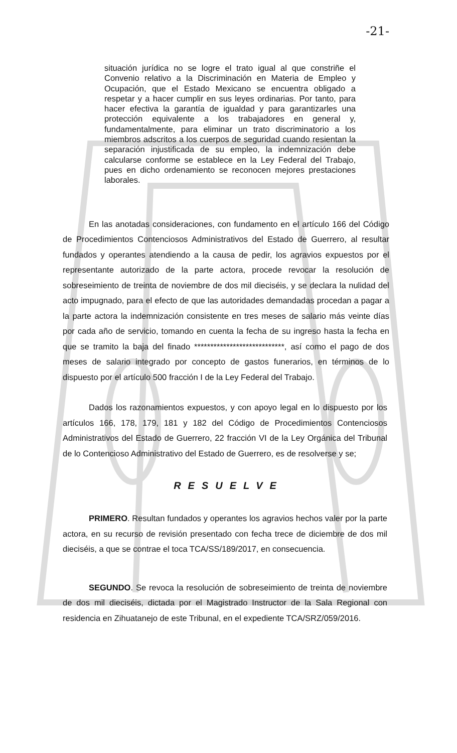-21-
situación jurídica no se logre el trato igual al que constriñe el Convenio relativo a la Discriminación en Materia de Empleo y Ocupación, que el Estado Mexicano se encuentra obligado a respetar y a hacer cumplir en sus leyes ordinarias. Por tanto, para hacer efectiva la garantía de igualdad y para garantizarles una protección equivalente a los trabajadores en general y, fundamentalmente, para eliminar un trato discriminatorio a los miembros adscritos a los cuerpos de seguridad cuando resientan la separación injustificada de su empleo, la indemnización debe calcularse conforme se establece en la Ley Federal del Trabajo, pues en dicho ordenamiento se reconocen mejores prestaciones laborales.
En las anotadas consideraciones, con fundamento en el artículo 166 del Código de Procedimientos Contenciosos Administrativos del Estado de Guerrero, al resultar fundados y operantes atendiendo a la causa de pedir, los agravios expuestos por el representante autorizado de la parte actora, procede revocar la resolución de sobreseimiento de treinta de noviembre de dos mil dieciséis, y se declara la nulidad del acto impugnado, para el efecto de que las autoridades demandadas procedan a pagar a la parte actora la indemnización consistente en tres meses de salario más veinte días por cada año de servicio, tomando en cuenta la fecha de su ingreso hasta la fecha en que se tramito la baja del finado ****************************, así como el pago de dos meses de salario integrado por concepto de gastos funerarios, en términos de lo dispuesto por el artículo 500 fracción I de la Ley Federal del Trabajo.
Dados los razonamientos expuestos, y con apoyo legal en lo dispuesto por los artículos 166, 178, 179, 181 y 182 del Código de Procedimientos Contenciosos Administrativos del Estado de Guerrero, 22 fracción VI de la Ley Orgánica del Tribunal de lo Contencioso Administrativo del Estado de Guerrero, es de resolverse y se;
RESUELVE
PRIMERO. Resultan fundados y operantes los agravios hechos valer por la parte actora, en su recurso de revisión presentado con fecha trece de diciembre de dos mil dieciséis, a que se contrae el toca TCA/SS/189/2017, en consecuencia.
SEGUNDO. Se revoca la resolución de sobreseimiento de treinta de noviembre de dos mil dieciséis, dictada por el Magistrado Instructor de la Sala Regional con residencia en Zihuatanejo de este Tribunal, en el expediente TCA/SRZ/059/2016.